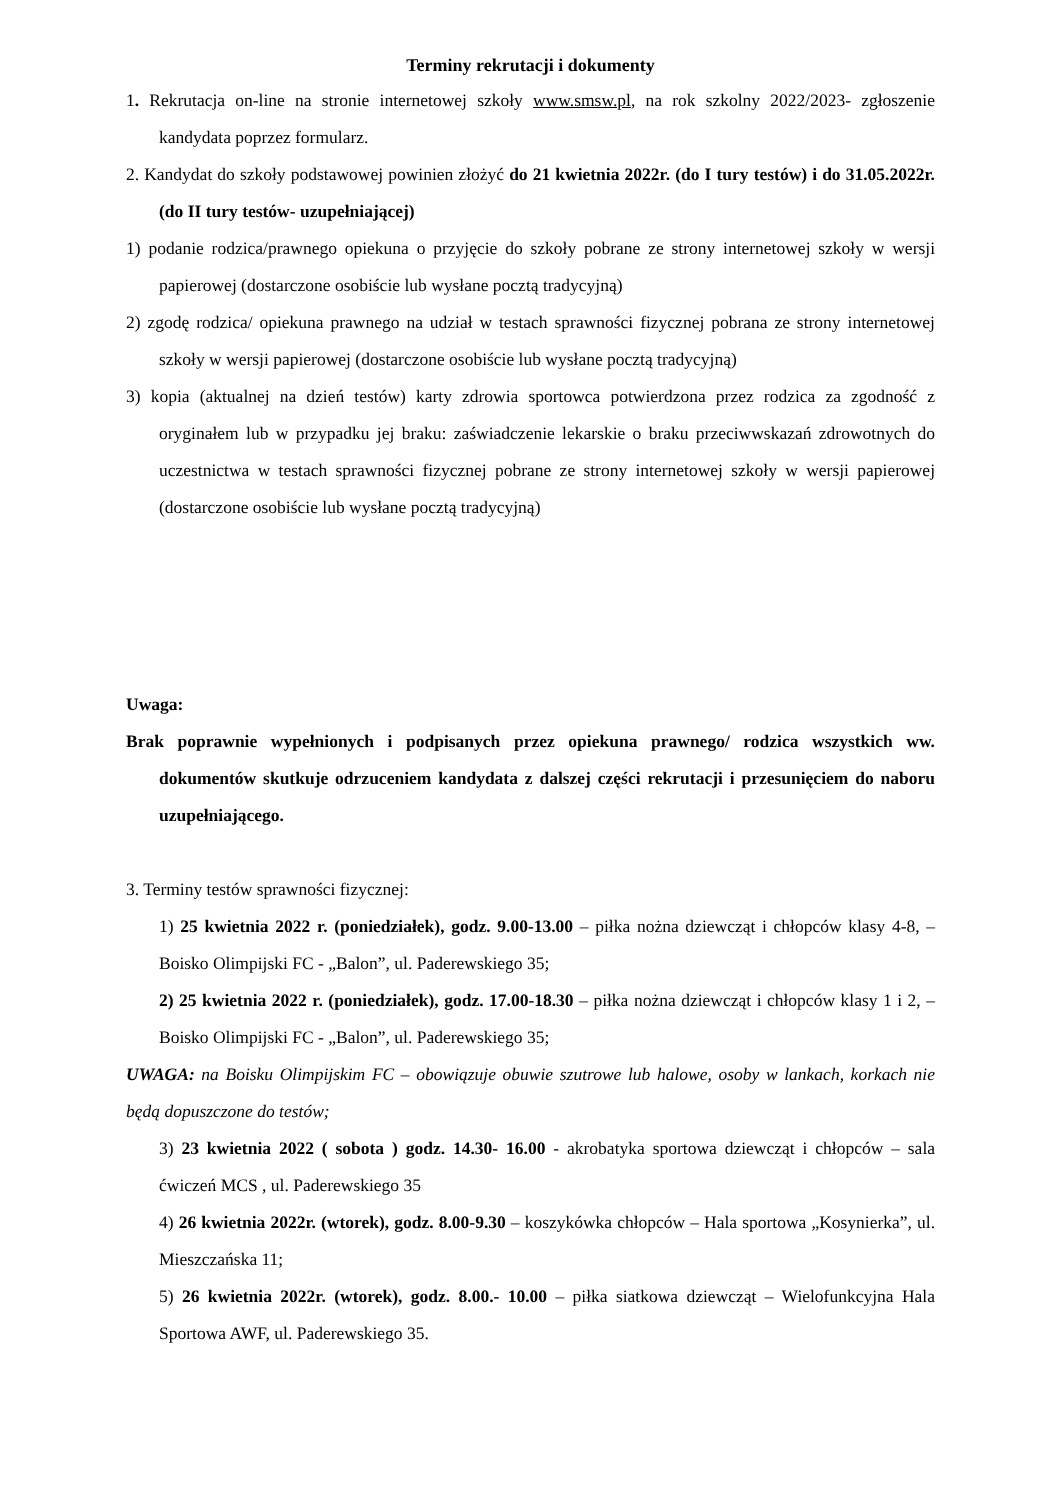Terminy rekrutacji i dokumenty
1. Rekrutacja on-line na stronie internetowej szkoły www.smsw.pl, na rok szkolny 2022/2023- zgłoszenie kandydata poprzez formularz.
2. Kandydat do szkoły podstawowej powinien złożyć do 21 kwietnia 2022r. (do I tury testów) i do 31.05.2022r. (do II tury testów- uzupełniającej)
1) podanie rodzica/prawnego opiekuna o przyjęcie do szkoły pobrane ze strony internetowej szkoły w wersji papierowej (dostarczone osobiście lub wysłane pocztą tradycyjną)
2) zgodę rodzica/ opiekuna prawnego na udział w testach sprawności fizycznej pobrana ze strony internetowej szkoły w wersji papierowej (dostarczone osobiście lub wysłane pocztą tradycyjną)
3) kopia (aktualnej na dzień testów) karty zdrowia sportowca potwierdzona przez rodzica za zgodność z oryginałem lub w przypadku jej braku: zaświadczenie lekarskie o braku przeciwwskazań zdrowotnych do uczestnictwa w testach sprawności fizycznej pobrane ze strony internetowej szkoły w wersji papierowej (dostarczone osobiście lub wysłane pocztą tradycyjną)
Uwaga:
Brak poprawnie wypełnionych i podpisanych przez opiekuna prawnego/ rodzica wszystkich ww. dokumentów skutkuje odrzuceniem kandydata z dalszej części rekrutacji i przesunięciem do naboru uzupełniającego.
3. Terminy testów sprawności fizycznej:
1) 25 kwietnia 2022 r. (poniedziałek), godz. 9.00-13.00 – piłka nożna dziewcząt i chłopców klasy 4-8, – Boisko Olimpijski FC - „Balon”, ul. Paderewskiego 35;
2) 25 kwietnia 2022 r. (poniedziałek), godz. 17.00-18.30 – piłka nożna dziewcząt i chłopców klasy 1 i 2, – Boisko Olimpijski FC - „Balon”, ul. Paderewskiego 35;
UWAGA: na Boisku Olimpijskim FC – obowiązuje obuwie szutrowe lub halowe, osoby w lankach, korkach nie będą dopuszczone do testów;
3) 23 kwietnia 2022 ( sobota ) godz. 14.30- 16.00 - akrobatyka sportowa dziewcząt i chłopców – sala ćwiczeń MCS , ul. Paderewskiego 35
4) 26 kwietnia 2022r. (wtorek), godz. 8.00-9.30 – koszykówka chłopców – Hala sportowa „Kosynierka”, ul. Mieszczańska 11;
5) 26 kwietnia 2022r. (wtorek), godz. 8.00.- 10.00 – piłka siatkowa dziewcząt – Wielofunkcyjna Hala Sportowa AWF, ul. Paderewskiego 35.